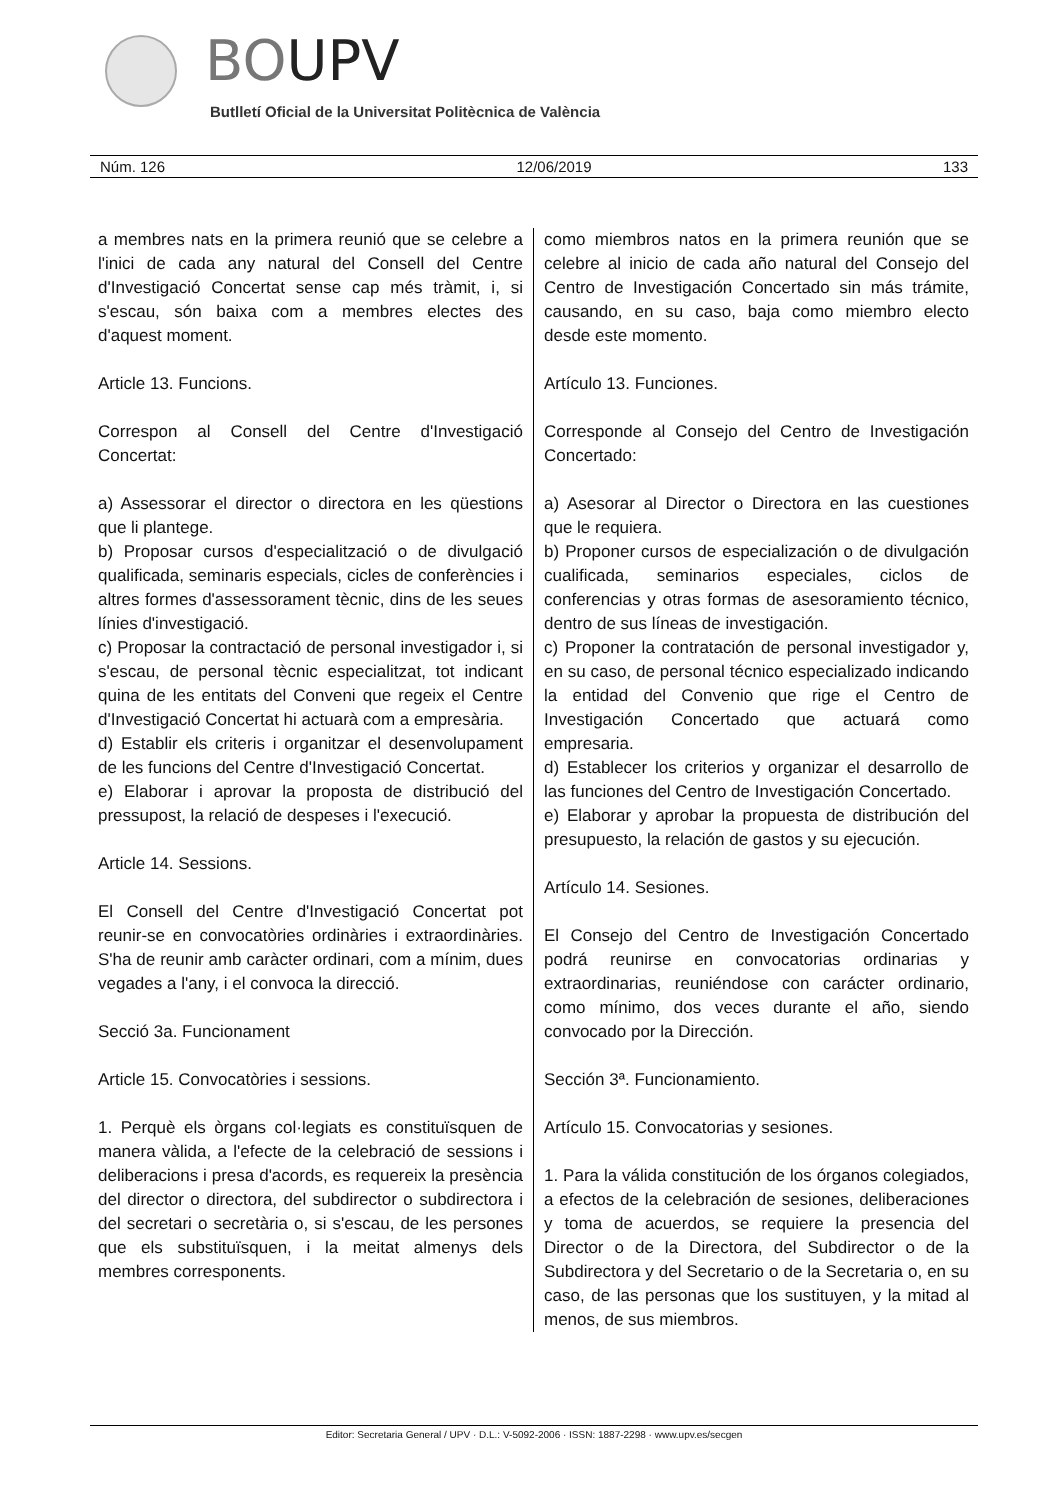BOUPV
Butlletí Oficial de la Universitat Politècnica de València
Núm. 126 12/06/2019 133
a membres nats en la primera reunió que se celebre a l'inici de cada any natural del Consell del Centre d'Investigació Concertat sense cap més tràmit, i, si s'escau, són baixa com a membres electes des d'aquest moment.
Article 13. Funcions.
Correspon al Consell del Centre d'Investigació Concertat:
a) Assessorar el director o directora en les qüestions que li plantege.
b) Proposar cursos d'especialització o de divulgació qualificada, seminaris especials, cicles de conferències i altres formes d'assessorament tècnic, dins de les seues línies d'investigació.
c) Proposar la contractació de personal investigador i, si s'escau, de personal tècnic especialitzat, tot indicant quina de les entitats del Conveni que regeix el Centre d'Investigació Concertat hi actuarà com a empresària.
d) Establir els criteris i organitzar el desenvolupament de les funcions del Centre d'Investigació Concertat.
e) Elaborar i aprovar la proposta de distribució del pressupost, la relació de despeses i l'execució.
Article 14. Sessions.
El Consell del Centre d'Investigació Concertat pot reunir-se en convocatòries ordinàries i extraordinàries. S'ha de reunir amb caràcter ordinari, com a mínim, dues vegades a l'any, i el convoca la direcció.
Secció 3a. Funcionament
Article 15. Convocatòries i sessions.
1. Perquè els òrgans col·legiats es constituïsquen de manera vàlida, a l'efecte de la celebració de sessions i deliberacions i presa d'acords, es requereix la presència del director o directora, del subdirector o subdirectora i del secretari o secretària o, si s'escau, de les persones que els substituïsquen, i la meitat almenys dels membres corresponents.
como miembros natos en la primera reunión que se celebre al inicio de cada año natural del Consejo del Centro de Investigación Concertado sin más trámite, causando, en su caso, baja como miembro electo desde este momento.
Artículo 13. Funciones.
Corresponde al Consejo del Centro de Investigación Concertado:
a) Asesorar al Director o Directora en las cuestiones que le requiera.
b) Proponer cursos de especialización o de divulgación cualificada, seminarios especiales, ciclos de conferencias y otras formas de asesoramiento técnico, dentro de sus líneas de investigación.
c) Proponer la contratación de personal investigador y, en su caso, de personal técnico especializado indicando la entidad del Convenio que rige el Centro de Investigación Concertado que actuará como empresaria.
d) Establecer los criterios y organizar el desarrollo de las funciones del Centro de Investigación Concertado.
e) Elaborar y aprobar la propuesta de distribución del presupuesto, la relación de gastos y su ejecución.
Artículo 14. Sesiones.
El Consejo del Centro de Investigación Concertado podrá reunirse en convocatorias ordinarias y extraordinarias, reuniéndose con carácter ordinario, como mínimo, dos veces durante el año, siendo convocado por la Dirección.
Sección 3ª. Funcionamiento.
Artículo 15. Convocatorias y sesiones.
1. Para la válida constitución de los órganos colegiados, a efectos de la celebración de sesiones, deliberaciones y toma de acuerdos, se requiere la presencia del Director o de la Directora, del Subdirector o de la Subdirectora y del Secretario o de la Secretaria o, en su caso, de las personas que los sustituyen, y la mitad al menos, de sus miembros.
Editor: Secretaria General / UPV · D.L.: V-5092-2006 · ISSN: 1887-2298 · www.upv.es/secgen